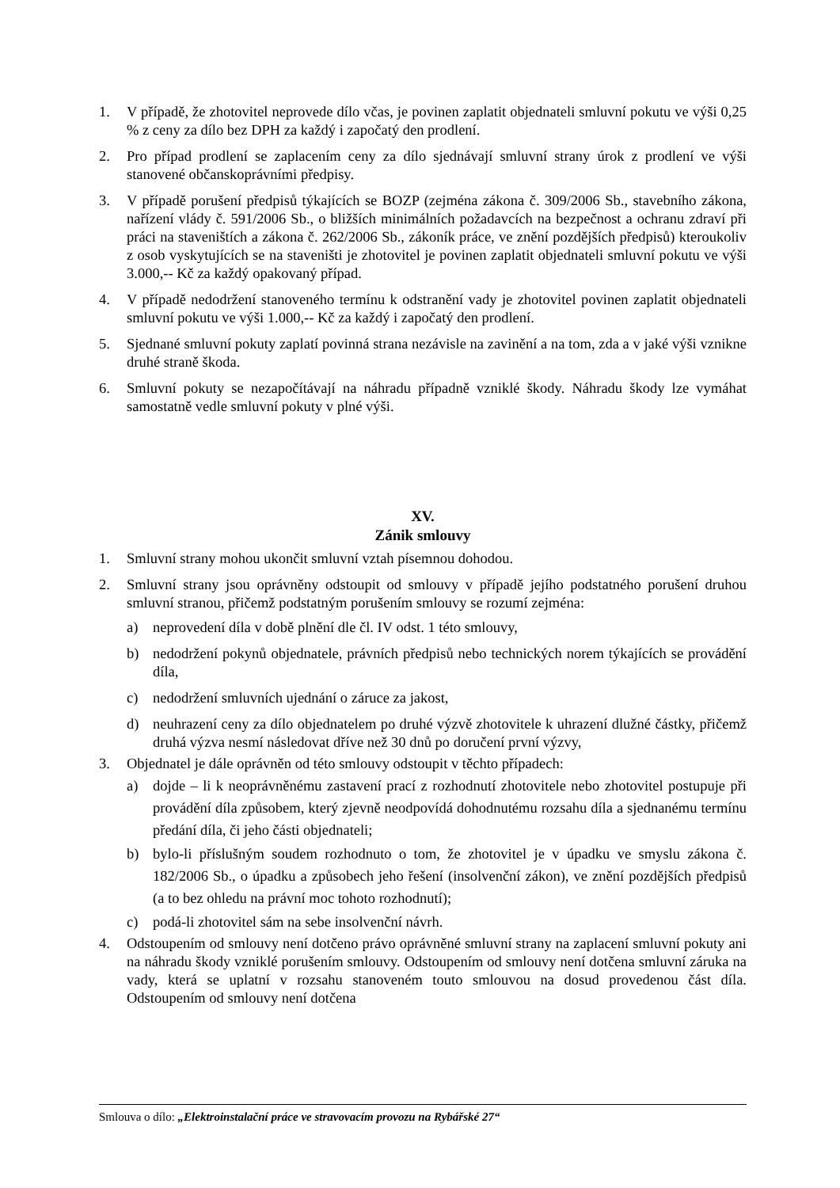1. V případě, že zhotovitel neprovede dílo včas, je povinen zaplatit objednateli smluvní pokutu ve výši 0,25 % z ceny za dílo bez DPH za každý i započatý den prodlení.
2. Pro případ prodlení se zaplacením ceny za dílo sjednávají smluvní strany úrok z prodlení ve výši stanovené občanskoprávními předpisy.
3. V případě porušení předpisů týkajících se BOZP (zejména zákona č. 309/2006 Sb., stavebního zákona, nařízení vlády č. 591/2006 Sb., o bližších minimálních požadavcích na bezpečnost a ochranu zdraví při práci na staveništích a zákona č. 262/2006 Sb., zákoník práce, ve znění pozdějších předpisů) kteroukoliv z osob vyskytujících se na staveništi je zhotovitel je povinen zaplatit objednateli smluvní pokutu ve výši 3.000,-- Kč za každý opakovaný případ.
4. V případě nedodržení stanoveného termínu k odstranění vady je zhotovitel povinen zaplatit objednateli smluvní pokutu ve výši 1.000,-- Kč za každý i započatý den prodlení.
5. Sjednané smluvní pokuty zaplatí povinná strana nezávisle na zavinění a na tom, zda a v jaké výši vznikne druhé straně škoda.
6. Smluvní pokuty se nezapočítávají na náhradu případně vzniklé škody. Náhradu škody lze vymáhat samostatně vedle smluvní pokuty v plné výši.
XV.
Zánik smlouvy
1. Smluvní strany mohou ukončit smluvní vztah písemnou dohodou.
2. Smluvní strany jsou oprávněny odstoupit od smlouvy v případě jejího podstatného porušení druhou smluvní stranou, přičemž podstatným porušením smlouvy se rozumí zejména:
a) neprovedení díla v době plnění dle čl. IV odst. 1 této smlouvy,
b) nedodržení pokynů objednatele, právních předpisů nebo technických norem týkajících se provádění díla,
c) nedodržení smluvních ujednání o záruce za jakost,
d) neuhrazení ceny za dílo objednatelem po druhé výzvě zhotovitele k uhrazení dlužné částky, přičemž druhá výzva nesmí následovat dříve než 30 dnů po doručení první výzvy,
3. Objednatel je dále oprávněn od této smlouvy odstoupit v těchto případech:
a) dojde – li k neoprávněnému zastavení prací z rozhodnutí zhotovitele nebo zhotovitel postupuje při provádění díla způsobem, který zjevně neodpovídá dohodnutému rozsahu díla a sjednanému termínu předání díla, či jeho části objednateli;
b) bylo-li příslušným soudem rozhodnuto o tom, že zhotovitel je v úpadku ve smyslu zákona č. 182/2006 Sb., o úpadku a způsobech jeho řešení (insolvenční zákon), ve znění pozdějších předpisů (a to bez ohledu na právní moc tohoto rozhodnutí);
c) podá-li zhotovitel sám na sebe insolvenční návrh.
4. Odstoupením od smlouvy není dotčeno právo oprávněné smluvní strany na zaplacení smluvní pokuty ani na náhradu škody vzniklé porušením smlouvy. Odstoupením od smlouvy není dotčena smluvní záruka na vady, která se uplatní v rozsahu stanoveném touto smlouvou na dosud provedenou část díla. Odstoupením od smlouvy není dotčena
Smlouva o dílo: „Elektroinstalační práce ve stravovacím provozu na Rybářské 27“